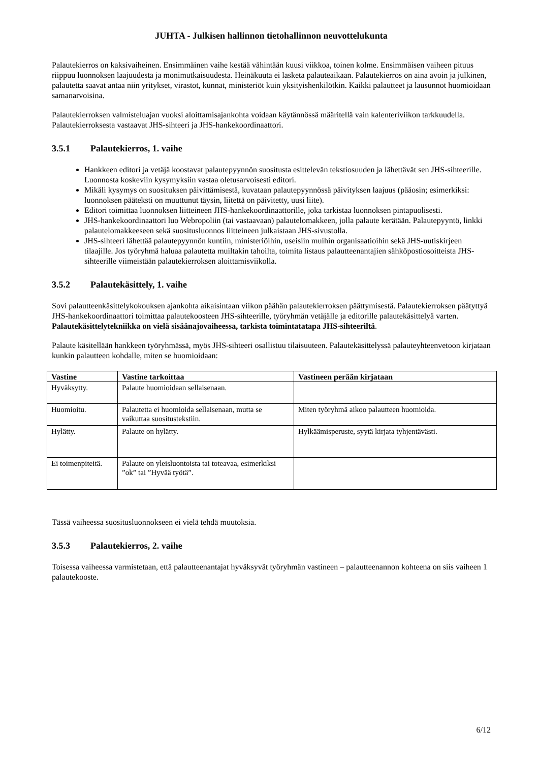JUHTA - Julkisen hallinnon tietohallinnon neuvottelukunta
Palautekierros on kaksivaiheinen. Ensimmäinen vaihe kestää vähintään kuusi viikkoa, toinen kolme. Ensimmäisen vaiheen pituus riippuu luonnoksen laajuudesta ja monimutkaisuudesta. Heinäkuuta ei lasketa palauteaikaan. Palautekierros on aina avoin ja julkinen, palautetta saavat antaa niin yritykset, virastot, kunnat, ministeriöt kuin yksityishenkilötkin. Kaikki palautteet ja lausunnot huomioidaan samanarvoisina.
Palautekierroksen valmisteluajan vuoksi aloittamisajankohta voidaan käytännössä määritellä vain kalenteriviikon tarkkuudella. Palautekierroksesta vastaavat JHS-sihteeri ja JHS-hankekoordinaattori.
3.5.1 Palautekierros, 1. vaihe
Hankkeen editori ja vetäjä koostavat palautepyynnön suositusta esittelevän tekstiosuuden ja lähettävät sen JHS-sihteerille. Luonnosta koskeviin kysymyksiin vastaa oletusarvoisesti editori.
Mikäli kysymys on suosituksen päivittämisestä, kuvataan palautepyynnössä päivityksen laajuus (pääosin; esimerkiksi: luonnoksen pääteksti on muuttunut täysin, liitettä on päivitetty, uusi liite).
Editori toimittaa luonnoksen liitteineen JHS-hankekoordinaattorille, joka tarkistaa luonnoksen pintapuolisesti.
JHS-hankekoordinaattori luo Webropoliin (tai vastaavaan) palautelomakkeen, jolla palaute kerätään. Palautepyyntö, linkki palautelomakkeeseen sekä suositusluonnos liitteineen julkaistaan JHS-sivustolla.
JHS-sihteeri lähettää palautepyynnön kuntiin, ministeriöihin, useisiin muihin organisaatioihin sekä JHS-uutiskirjeen tilaajille. Jos työryhmä haluaa palautetta muiltakin tahoilta, toimita listaus palautteenantajien sähköpostiosoitteista JHS-sihteerille viimeistään palautekierroksen aloittamisviikolla.
3.5.2 Palautekäsittely, 1. vaihe
Sovi palautteenkäsittelykokouksen ajankohta aikaisintaan viikon päähän palautekierroksen päättymisestä. Palautekierroksen päätyttyä JHS-hankekoordinaattori toimittaa palautekoosteen JHS-sihteerille, työryhmän vetäjälle ja editorille palautekäsittelyä varten. Palautekäsittelytekniikka on vielä sisäänajovaiheessa, tarkista toimintatatapa JHS-sihteeriltä.
Palaute käsitellään hankkeen työryhmässä, myös JHS-sihteeri osallistuu tilaisuuteen. Palautekäsittelyssä palauteyhteenvetoon kirjataan kunkin palautteen kohdalle, miten se huomioidaan:
| Vastine | Vastine tarkoittaa | Vastineen perään kirjataan |
| --- | --- | --- |
| Hyväksytty. | Palaute huomioidaan sellaisenaan. | |
| Huomioitu. | Palautetta ei huomioida sellaisenaan, mutta se vaikuttaa suositustekstiin. | Miten työryhmä aikoo palautteen huomioida. |
| Hylätty. | Palaute on hylätty. | Hylkäämisperuste, syytä kirjata tyhjentävästi. |
| Ei toimenpiteitä. | Palaute on yleisluontoista tai toteavaa, esimerkiksi ”ok” tai ”Hyvää työtä”. | |
Tässä vaiheessa suositusluonnokseen ei vielä tehdä muutoksia.
3.5.3 Palautekierros, 2. vaihe
Toisessa vaiheessa varmistetaan, että palautteenantajat hyväksyvät työryhmän vastineen – palautteenannon kohteena on siis vaiheen 1 palautekooste.
6/12